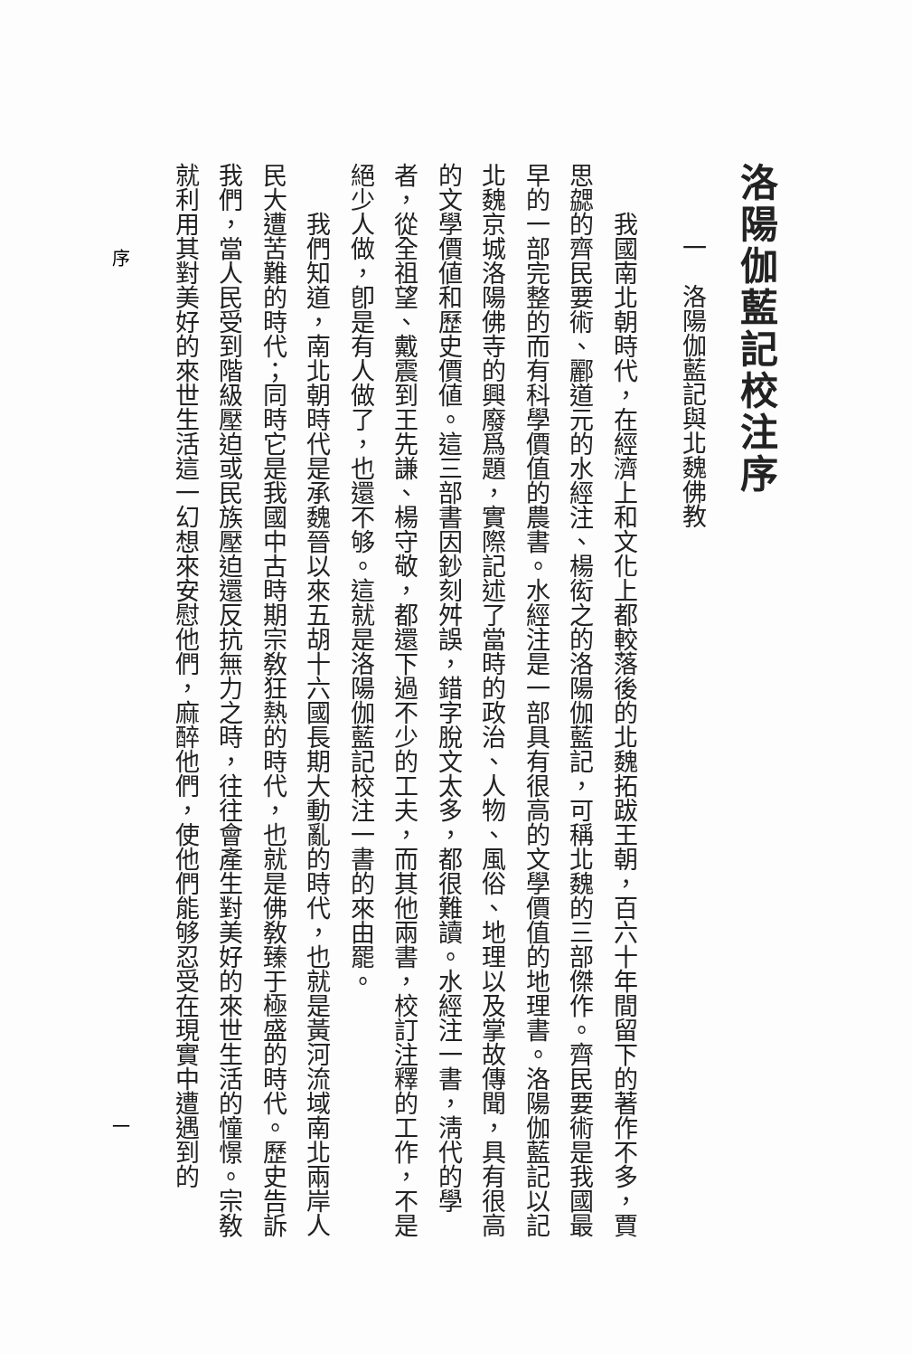洛陽伽藍記校注序
一　洛陽伽藍記與北魏佛教
我國南北朝時代，在經濟上和文化上都較落後的北魏拓跋王朝，百六十年間留下的著作不多，賈思勰的齊民要術、酈道元的水經注、楊衒之的洛陽伽藍記，可稱北魏的三部傑作。齊民要術是我國最早的一部完整的而有科學價值的農書。水經注是一部具有很高的文學價值的地理書。洛陽伽藍記以記北魏京城洛陽佛寺的興廢爲題，實際記述了當時的政治、人物、風俗、地理以及掌故傳聞，具有很高的文學價値和歷史價値。這三部書因鈔刻舛誤，錯字脫文太多，都很難讀。水經注一書，淸代的學者，從全祖望、戴震到王先謙、楊守敬，都還下過不少的工夫，而其他兩書，校訂注釋的工作，不是絕少人做，卽是有人做了，也還不够。這就是洛陽伽藍記校注一書的來由罷。
我們知道，南北朝時代是承魏晉以來五胡十六國長期大動亂的時代，也就是黃河流域南北兩岸人民大遭苦難的時代；同時它是我國中古時期宗敎狂熱的時代，也就是佛敎臻于極盛的時代。歷史告訴我們，當人民受到階級壓迫或民族壓迫還反抗無力之時，往往會產生對美好的來世生活的憧憬。宗敎就利用其對美好的來世生活這一幻想來安慰他們，麻醉他們，使他們能够忍受在現實中遭遇到的
序
一